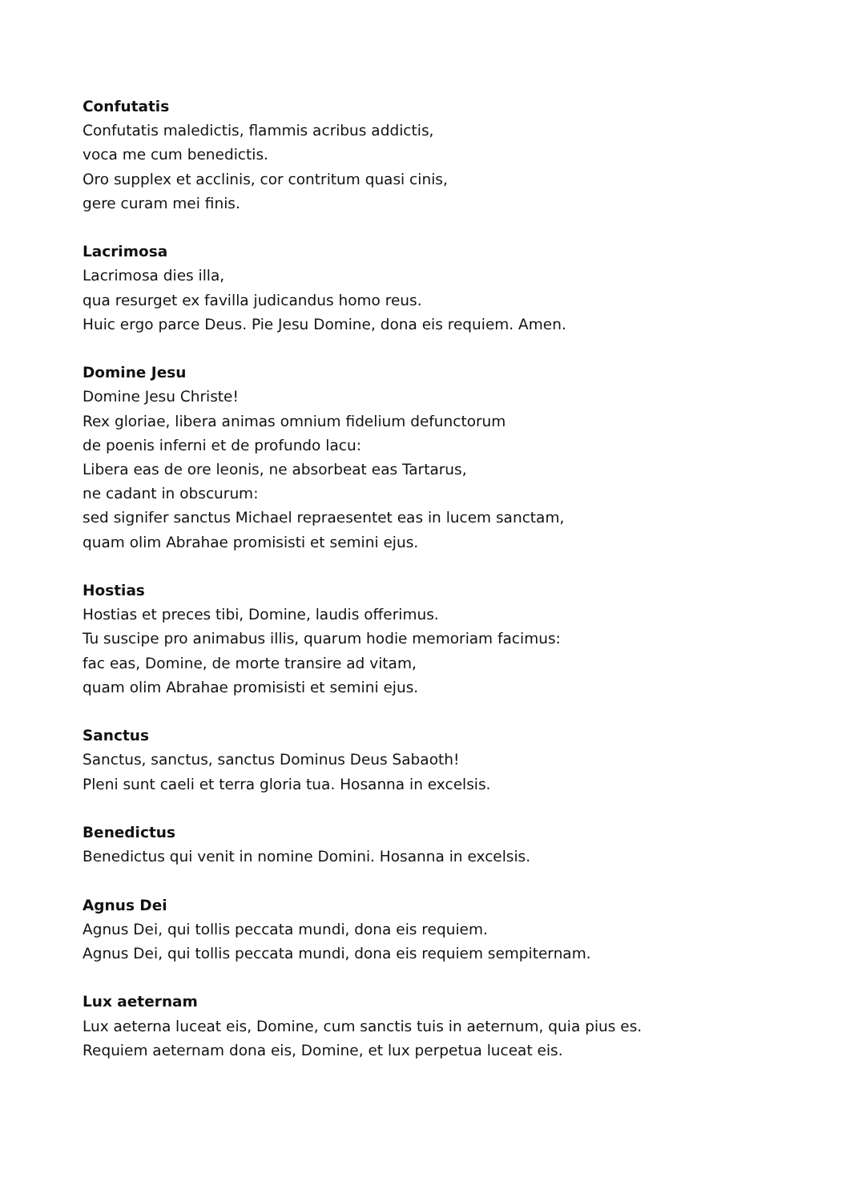Confutatis
Confutatis maledictis, flammis acribus addictis,
voca me cum benedictis.
Oro supplex et acclinis, cor contritum quasi cinis,
gere curam mei finis.
Lacrimosa
Lacrimosa dies illa,
qua resurget ex favilla judicandus homo reus.
Huic ergo parce Deus. Pie Jesu Domine, dona eis requiem. Amen.
Domine Jesu
Domine Jesu Christe!
Rex gloriae, libera animas omnium fidelium defunctorum
de poenis inferni et de profundo lacu:
Libera eas de ore leonis, ne absorbeat eas Tartarus,
ne cadant in obscurum:
sed signifer sanctus Michael repraesentet eas in lucem sanctam,
quam olim Abrahae promisisti et semini ejus.
Hostias
Hostias et preces tibi, Domine, laudis offerimus.
Tu suscipe pro animabus illis, quarum hodie memoriam facimus:
fac eas, Domine, de morte transire ad vitam,
quam olim Abrahae promisisti et semini ejus.
Sanctus
Sanctus, sanctus, sanctus Dominus Deus Sabaoth!
Pleni sunt caeli et terra gloria tua. Hosanna in excelsis.
Benedictus
Benedictus qui venit in nomine Domini. Hosanna in excelsis.
Agnus Dei
Agnus Dei, qui tollis peccata mundi, dona eis requiem.
Agnus Dei, qui tollis peccata mundi, dona eis requiem sempiternam.
Lux aeternam
Lux aeterna luceat eis, Domine, cum sanctis tuis in aeternum, quia pius es.
Requiem aeternam dona eis, Domine, et lux perpetua luceat eis.